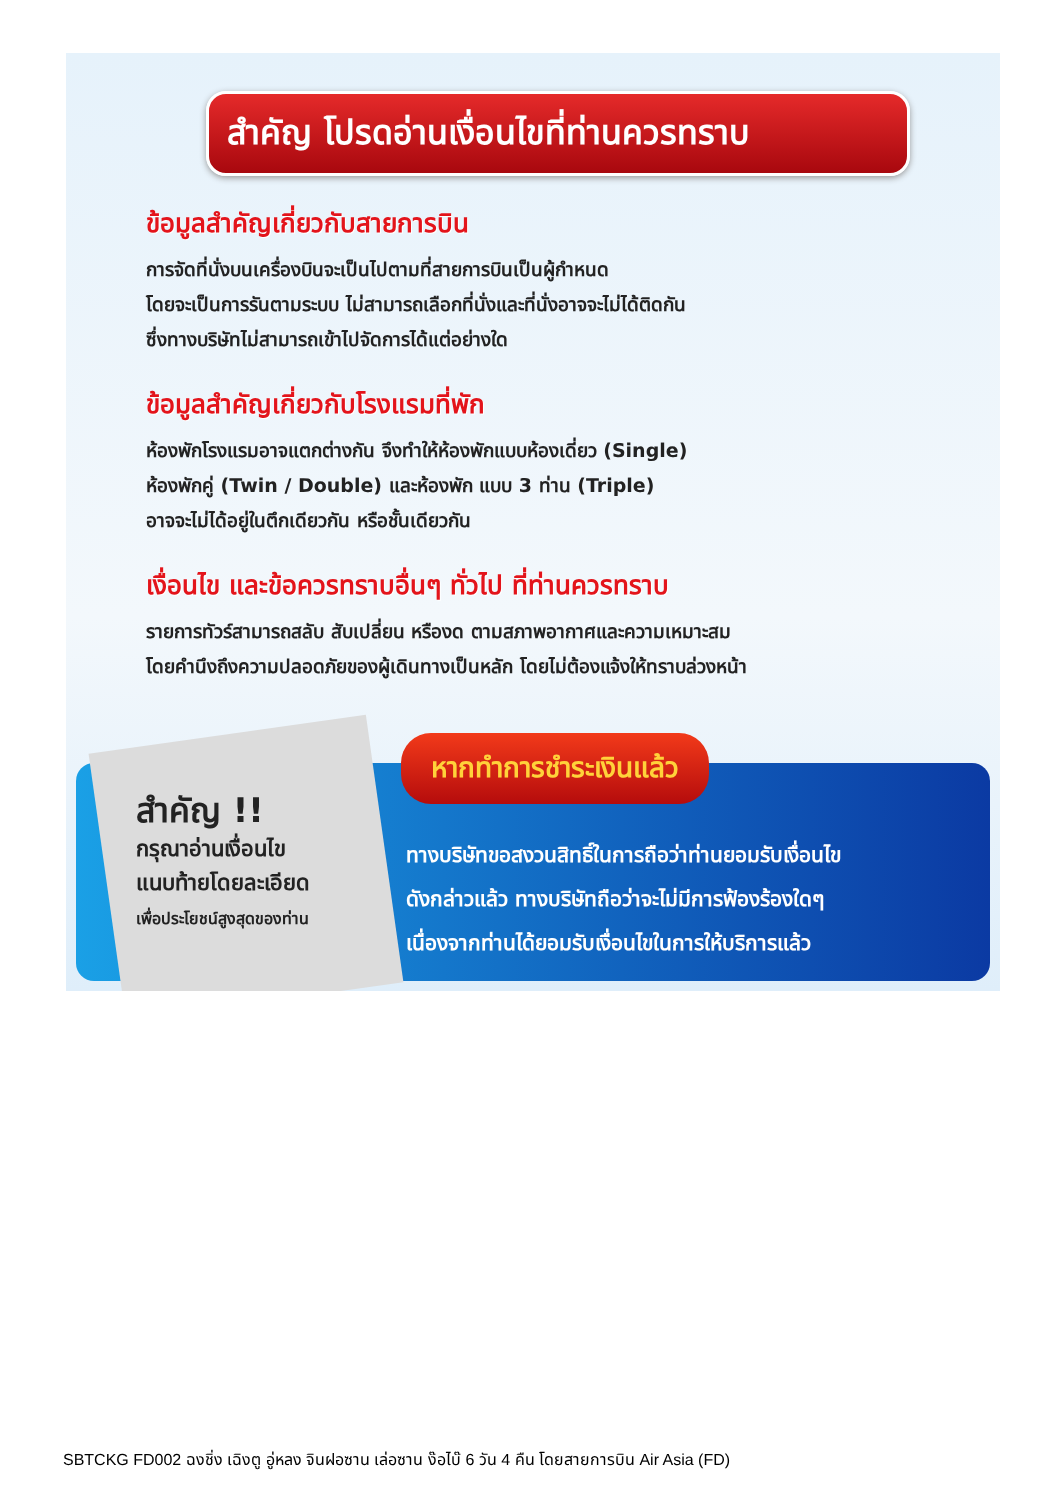สำคัญ โปรดอ่านเงื่อนไขที่ท่านควรทราบ
ข้อมูลสำคัญเกี่ยวกับสายการบิน
การจัดที่นั่งบนเครื่องบินจะเป็นไปตามที่สายการบินเป็นผู้กำหนด
โดยจะเป็นการรันตามระบบ ไม่สามารถเลือกที่นั่งและที่นั่งอาจจะไม่ได้ติดกัน
ซึ่งทางบริษัทไม่สามารถเข้าไปจัดการได้แต่อย่างใด
ข้อมูลสำคัญเกี่ยวกับโรงแรมที่พัก
ห้องพักโรงแรมอาจแตกต่างกัน จึงทำให้ห้องพักแบบห้องเดี่ยว (Single)
ห้องพักคู่ (Twin / Double) และห้องพัก แบบ 3 ท่าน (Triple)
อาจจะไม่ได้อยู่ในตึกเดียวกัน หรือชั้นเดียวกัน
เงื่อนไข และข้อควรทราบอื่นๆ ทั่วไป ที่ท่านควรทราบ
รายการทัวร์สามารถสลับ สับเปลี่ยน หรืองด ตามสภาพอากาศและความเหมาะสม
โดยคำนึงถึงความปลอดภัยของผู้เดินทางเป็นหลัก โดยไม่ต้องแจ้งให้ทราบล่วงหน้า
สำคัญ !!
กรุณาอ่านเงื่อนไข
แนบท้ายโดยละเอียด
เพื่อประโยชน์สูงสุดของท่าน
หากทำการชำระเงินแล้ว
ทางบริษัทขอสงวนสิทธิ์ในการถือว่าท่านยอมรับเงื่อนไข
ดังกล่าวแล้ว ทางบริษัทถือว่าจะไม่มีการฟ้องร้องใดๆ
เนื่องจากท่านได้ยอมรับเงื่อนไขในการให้บริการแล้ว
SBTCKG FD002 ฉงชิ่ง เฉิงตู อู่หลง จินฝอซาน เล่อซาน ง๊อไบ๊ 6 วัน 4 คืน โดยสายการบิน Air Asia (FD)